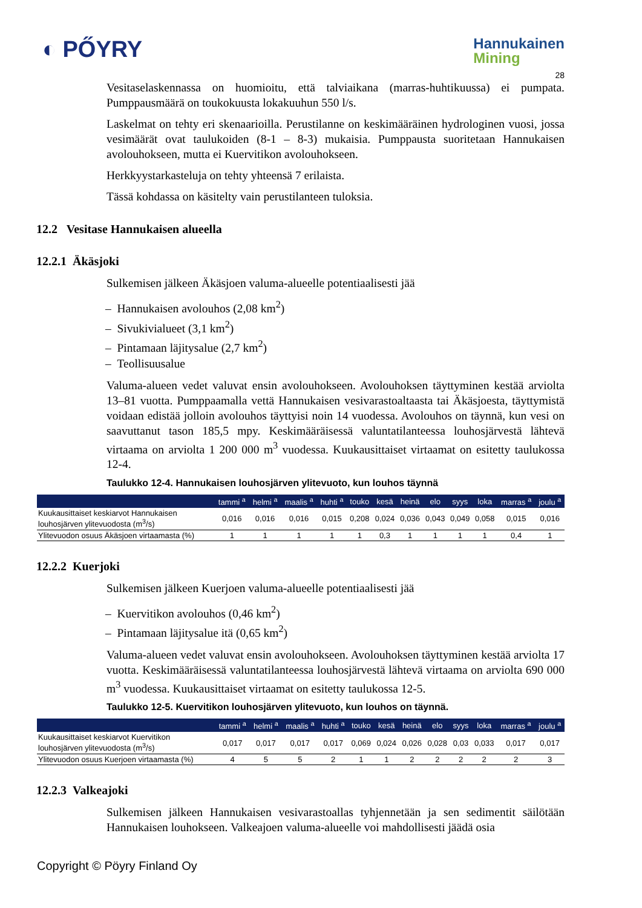◐ PŐYRY
Hannukainen
Mining
28
Vesitaselaskennassa on huomioitu, että talviaikana (marras-huhtikuussa) ei pumpata. Pumppausmäärä on toukokuusta lokakuuhun 550 l/s.
Laskelmat on tehty eri skenaarioilla. Perustilanne on keskimääräinen hydrologinen vuosi, jossa vesimäärät ovat taulukoiden (8-1 – 8-3) mukaisia. Pumppausta suoritetaan Hannukaisen avolouhokseen, mutta ei Kuervitikon avolouhokseen.
Herkkyystarkasteluja on tehty yhteensä 7 erilaista.
Tässä kohdassa on käsitelty vain perustilanteen tuloksia.
12.2 Vesitase Hannukaisen alueella
12.2.1 Äkäsjoki
Sulkemisen jälkeen Äkäsjoen valuma-alueelle potentiaalisesti jää
– Hannukaisen avolouhos (2,08 km<sup>2</sup>)
– Sivukivialueet (3,1 km<sup>2</sup>)
– Pintamaan läjitysalue (2,7 km<sup>2</sup>)
– Teollisuusalue
Valuma-alueen vedet valuvat ensin avolouhokseen. Avolouhoksen täyttyminen kestää arviolta 13–81 vuotta. Pumppaamalla vettä Hannukaisen vesivarastoaltaasta tai Äkäsjoesta, täyttymistä voidaan edistää jolloin avolouhos täyttyisi noin 14 vuodessa. Avolouhos on täynnä, kun vesi on saavuttanut tason 185,5 mpy. Keskimääräisessä valuntatilanteessa louhosjärvestä lähtevä virtaama on arviolta 1 200 000 m<sup>3</sup> vuodessa. Kuukausittaiset virtaamat on esitetty taulukossa 12-4.
Taulukko 12-4. Hannukaisen louhosjärven ylitevuoto, kun louhos täynnä
| | tammi <sup>a</sup> | helmi <sup>a</sup> | maalis <sup>a</sup> | huhti <sup>a</sup> | touko | kesä | heinä | elo | syys | loka | marras <sup>a</sup> | joulu <sup>a</sup> |
| --- | --- | --- | --- | --- | --- | --- | --- | --- | --- | --- | --- | --- |
| Kuukausittaiset keskiarvot Hannukaisen louhosjärven ylitevuodosta (m<sup>3</sup>/s) | 0,016 | 0,016 | 0,016 | 0,015 | 0,208 | 0,024 | 0,036 | 0,043 | 0,049 | 0,058 | 0,015 | 0,016 |
| Ylitevuodon osuus Äkäsjoen virtaamasta (%) | 1 | 1 | 1 | 1 | 1 | 0,3 | 1 | 1 | 1 | 1 | 0,4 | 1 |
12.2.2 Kuerjoki
Sulkemisen jälkeen Kuerjoen valuma-alueelle potentiaalisesti jää
– Kuervitikon avolouhos (0,46 km<sup>2</sup>)
– Pintamaan läjitysalue itä (0,65 km<sup>2</sup>)
Valuma-alueen vedet valuvat ensin avolouhokseen. Avolouhoksen täyttyminen kestää arviolta 17 vuotta. Keskimääräisessä valuntatilanteessa louhosjärvestä lähtevä virtaama on arviolta 690 000 m<sup>3</sup> vuodessa. Kuukausittaiset virtaamat on esitetty taulukossa 12-5.
Taulukko 12-5. Kuervitikon louhosjärven ylitevuoto, kun louhos on täynnä.
| | tammi <sup>a</sup> | helmi <sup>a</sup> | maalis <sup>a</sup> | huhti <sup>a</sup> | touko | kesä | heinä | elo | syys | loka | marras <sup>a</sup> | joulu <sup>a</sup> |
| --- | --- | --- | --- | --- | --- | --- | --- | --- | --- | --- | --- | --- |
| Kuukausittaiset keskiarvot Kuervitikon louhosjärven ylitevuodosta (m<sup>3</sup>/s) | 0,017 | 0,017 | 0,017 | 0,017 | 0,069 | 0,024 | 0,026 | 0,028 | 0,03 | 0,033 | 0,017 | 0,017 |
| Ylitevuodon osuus Kuerjoen virtaamasta (%) | 4 | 5 | 5 | 2 | 1 | 1 | 2 | 2 | 2 | 2 | 2 | 3 |
12.2.3 Valkeajoki
Sulkemisen jälkeen Hannukaisen vesivarastoallas tyhjennetään ja sen sedimentit säilötään Hannukaisen louhokseen. Valkeajoen valuma-alueelle voi mahdollisesti jäädä osia
Copyright © Pöyry Finland Oy